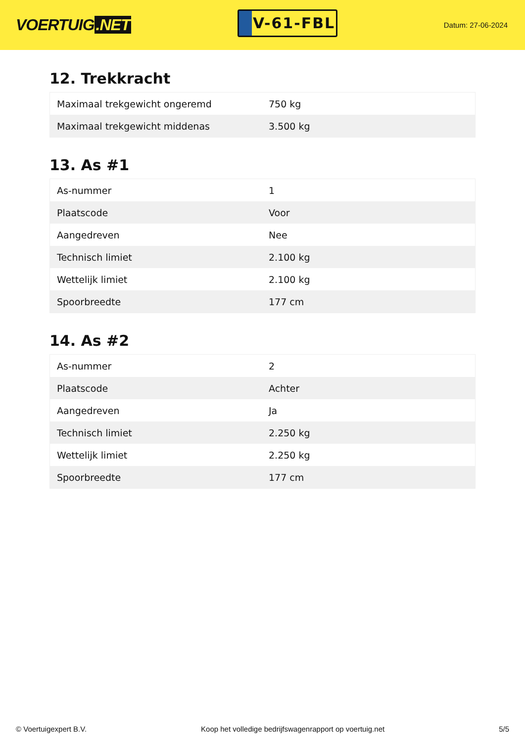VOERTUIG.NET
V-61-FBL
Datum: 27-06-2024
12. Trekkracht
| Maximaal trekgewicht ongeremd | 750 kg |
| Maximaal trekgewicht middenas | 3.500 kg |
13. As #1
| As-nummer | 1 |
| Plaatscode | Voor |
| Aangedreven | Nee |
| Technisch limiet | 2.100 kg |
| Wettelijk limiet | 2.100 kg |
| Spoorbreedte | 177 cm |
14. As #2
| As-nummer | 2 |
| Plaatscode | Achter |
| Aangedreven | Ja |
| Technisch limiet | 2.250 kg |
| Wettelijk limiet | 2.250 kg |
| Spoorbreedte | 177 cm |
© Voertuigexpert B.V. Koop het volledige bedrijfswagenrapport op voertuig.net 5/5